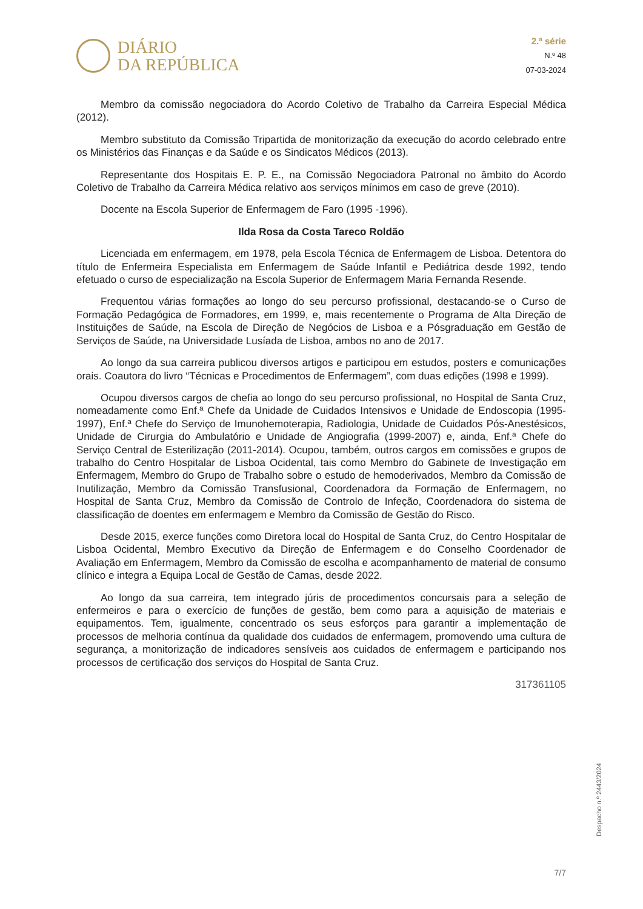DIÁRIO
DA REPÚBLICA
2.ª série
N.º 48
07-03-2024
Membro da comissão negociadora do Acordo Coletivo de Trabalho da Carreira Especial Médica (2012).
Membro substituto da Comissão Tripartida de monitorização da execução do acordo celebrado entre os Ministérios das Finanças e da Saúde e os Sindicatos Médicos (2013).
Representante dos Hospitais E. P. E., na Comissão Negociadora Patronal no âmbito do Acordo Coletivo de Trabalho da Carreira Médica relativo aos serviços mínimos em caso de greve (2010).
Docente na Escola Superior de Enfermagem de Faro (1995 -1996).
Ilda Rosa da Costa Tareco Roldão
Licenciada em enfermagem, em 1978, pela Escola Técnica de Enfermagem de Lisboa. Detentora do título de Enfermeira Especialista em Enfermagem de Saúde Infantil e Pediátrica desde 1992, tendo efetuado o curso de especialização na Escola Superior de Enfermagem Maria Fernanda Resende.
Frequentou várias formações ao longo do seu percurso profissional, destacando-se o Curso de Formação Pedagógica de Formadores, em 1999, e, mais recentemente o Programa de Alta Direção de Instituições de Saúde, na Escola de Direção de Negócios de Lisboa e a Pósgraduação em Gestão de Serviços de Saúde, na Universidade Lusíada de Lisboa, ambos no ano de 2017.
Ao longo da sua carreira publicou diversos artigos e participou em estudos, posters e comunicações orais. Coautora do livro “Técnicas e Procedimentos de Enfermagem”, com duas edições (1998 e 1999).
Ocupou diversos cargos de chefia ao longo do seu percurso profissional, no Hospital de Santa Cruz, nomeadamente como Enf.ª Chefe da Unidade de Cuidados Intensivos e Unidade de Endoscopia (1995-1997), Enf.ª Chefe do Serviço de Imunohemoterapia, Radiologia, Unidade de Cuidados Pós-Anestésicos, Unidade de Cirurgia do Ambulatório e Unidade de Angiografia (1999-2007) e, ainda, Enf.ª Chefe do Serviço Central de Esterilização (2011-2014). Ocupou, também, outros cargos em comissões e grupos de trabalho do Centro Hospitalar de Lisboa Ocidental, tais como Membro do Gabinete de Investigação em Enfermagem, Membro do Grupo de Trabalho sobre o estudo de hemoderivados, Membro da Comissão de Inutilização, Membro da Comissão Transfusional, Coordenadora da Formação de Enfermagem, no Hospital de Santa Cruz, Membro da Comissão de Controlo de Infeção, Coordenadora do sistema de classificação de doentes em enfermagem e Membro da Comissão de Gestão do Risco.
Desde 2015, exerce funções como Diretora local do Hospital de Santa Cruz, do Centro Hospitalar de Lisboa Ocidental, Membro Executivo da Direção de Enfermagem e do Conselho Coordenador de Avaliação em Enfermagem, Membro da Comissão de escolha e acompanhamento de material de consumo clínico e integra a Equipa Local de Gestão de Camas, desde 2022.
Ao longo da sua carreira, tem integrado júris de procedimentos concursais para a seleção de enfermeiros e para o exercício de funções de gestão, bem como para a aquisição de materiais e equipamentos. Tem, igualmente, concentrado os seus esforços para garantir a implementação de processos de melhoria contínua da qualidade dos cuidados de enfermagem, promovendo uma cultura de segurança, a monitorização de indicadores sensíveis aos cuidados de enfermagem e participando nos processos de certificação dos serviços do Hospital de Santa Cruz.
317361105
Despacho n.º 2443/2024
7/7